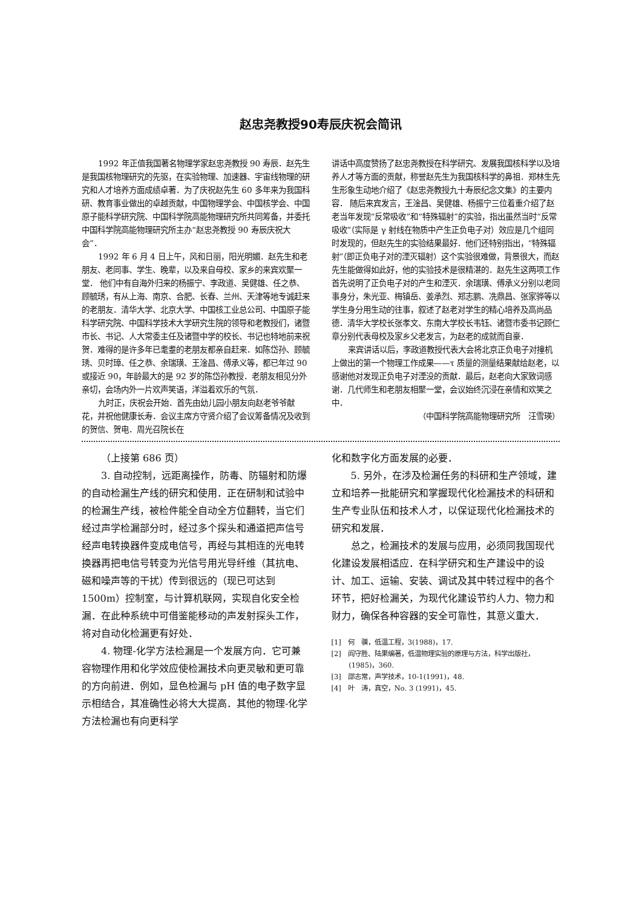赵忠尧教授90寿辰庆祝会简讯
1992 年正值我国著名物理学家赵忠尧教授 90 寿辰．赵先生是我国核物理研究的先驱，在实验物理、加速器、宇宙线物理的研究和人才培养方面成绩卓著．为了庆祝赵先生 60 多年来为我国科研、教育事业做出的卓越贡献，中国物理学会、中国核学会、中国原子能科学研究院、中国科学院高能物理研究所共同筹备，并委托中国科学院高能物理研究所主办“赵忠尧教授 90 寿辰庆祝大会”．
1992 年 6 月 4 日上午，风和日丽，阳光明媚．赵先生和老朋友、老同事、学生、晚辈，以及来自母校、家乡的来宾欢聚一堂． 他们中有自海外归来的杨振宁、李政道、吴健雄、任之恭、顾毓琇，有从上海、南京、合肥、长春、兰州、天津等地专诚赶来的老朋友．清华大学、北京大学、中国核工业总公司、中国原子能科学研究院、中国科学技术大学研究生院的领导和老教授们，诸暨市长、书记、人大常委主任及诸暨中学的校长、书记也特地前来祝贺．难得的是许多年已耄耋的老朋友都亲自赶来．如陈岱孙、顾毓琇、贝时璋、任之恭、余瑞璜、王淦昌、傅承义等，都已年过 90 或接近 90，年龄最大的是 92 岁的陈岱孙教授．老朋友相见分外亲切，会场内外一片欢声笑语，洋溢着欢乐的气氛．
九时正，庆祝会开始．首先由幼儿园小朋友向赵老爷爷献花，并祝他健康长寿．会议主席方守贤介绍了会议筹备情况及收到的贺信、贺电．周光召院长在
讲话中高度赞扬了赵忠尧教授在科学研究、发展我国核科学以及培养人才等方面的贡献，称誉赵先生为我国核科学的鼻祖．郑林生先生形象生动地介绍了《赵忠尧教授九十寿辰纪念文集》的主要内容． 随后来宾发言，王淦昌、吴健雄、杨振宁三位着重介绍了赵老当年发现“反常吸收”和“特殊辐射”的实验，指出虽然当时“反常吸收”（实际是 γ 射线在物质中产生正负电子对）效应是几个组同时发现的，但赵先生的实验结果最好．他们还特别指出，“特殊辐射”（即正负电子对的湮灭辐射）这个实验很难做，背景很大，而赵先生能做得如此好，他的实验技术是很精湛的．赵先生这两项工作首先说明了正负电子对的产生和湮灭．余瑞璜、傅承义分别以老同事身分，朱光亚、梅镇岳、姜承烈、郑志鹏、冼鼎昌、张家骅等以学生身分用生动的往事，叙述了赵老对学生的精心培养及高尚品德．清华大学校长张孝文、东南大学校长韦钰、诸暨市委书记顾仁章分别代表母校及家乡父老发言，为赵老的成就而自豪．
来宾讲话以后，李政道教授代表大会将北京正负电子对撞机上做出的第一个物理工作成果——τ 质量的测量结果献给赵老，以感谢他对发现正负电子对湮没的贡献．最后，赵老向大家致词感谢．几代师生和老朋友相聚一堂，会议始终沉浸在亲情和欢笑之中．
（中国科学院高能物理研究所　汪雪瑛）
（上接第 686 页）
3. 自动控制，远距离操作，防毒、防辐射和防爆的自动检漏生产线的研究和使用．正在研制和试验中的检漏生产线，被检件能全自动全方位翻转，当它们经过声学检漏部分时，经过多个探头和通道把声信号经声电转换器件变成电信号，再经与其相连的光电转换器再把电信号转变为光信号用光导纤维（其抗电、磁和噪声等的干扰）传到很远的（现已可达到 1500m）控制室，与计算机联网，实现自化安全检漏．在此种系统中可借鉴能移动的声发射探头工作，将对自动化检漏更有好处．
4. 物理-化学方法检漏是一个发展方向．它可兼容物理作用和化学效应使检漏技术向更灵敏和更可靠的方向前进．例如，显色检漏与 pH 值的电子数字显示相结合，其准确性必将大大提高．其他的物理-化学方法检漏也有向更科学
化和数字化方面发展的必要．
5. 另外，在涉及检漏任务的科研和生产领域，建立和培养一批能研究和掌握现代化检漏技术的科研和生产专业队伍和技术人才，以保证现代化检漏技术的研究和发展．
总之，检漏技术的发展与应用，必须同我国现代化建设发展相适应．在科学研究和生产建设中的设计、加工、运输、安装、调试及其中转过程中的各个环节，把好检漏关，为现代化建设节约人力、物力和财力，确保各种容器的安全可靠性，其意义重大．
[1]　何　骥，低温工程，3(1988)，17.
[2]　阎守胜、陆果编著，低温物理实验的原理与方法，科学出版社，(1985)，360.
[3]　邵志常，声学技术，10-1(1991)，48.
[4]　叶　涛，真空，No. 3 (1991)，45.